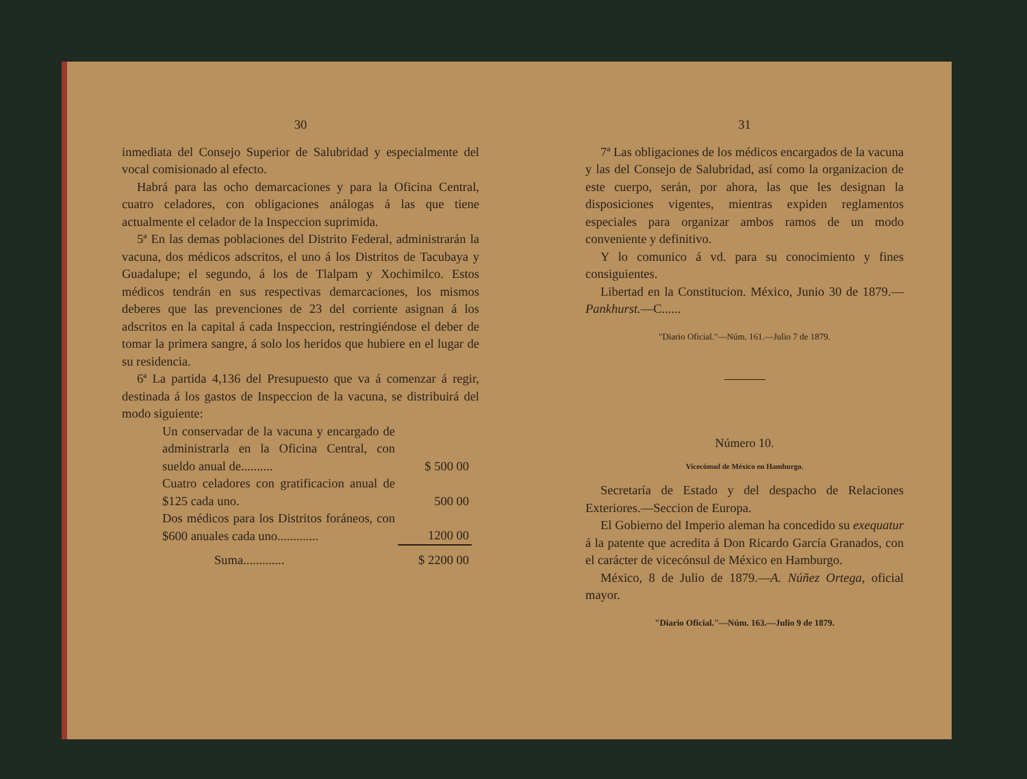30
inmediata del Consejo Superior de Salubridad y especialmente del vocal comisionado al efecto.
Habrá para las ocho demarcaciones y para la Oficina Central, cuatro celadores, con obligaciones análogas á las que tiene actualmente el celador de la Inspeccion suprimida.
5ª En las demas poblaciones del Distrito Federal, administrarán la vacuna, dos médicos adscritos, el uno á los Distritos de Tacubaya y Guadalupe; el segundo, á los de Tlalpam y Xochimilco. Estos médicos tendrán en sus respectivas demarcaciones, los mismos deberes que las prevenciones de 23 del corriente asignan á los adscritos en la capital á cada Inspeccion, restringiéndose el deber de tomar la primera sangre, á solo los heridos que hubiere en el lugar de su residencia.
6ª La partida 4,136 del Presupuesto que va á comenzar á regir, destinada á los gastos de Inspeccion de la vacuna, se distribuirá del modo siguiente:
| Un conservadar de la vacuna y encargado de administrarla en la Oficina Central, con sueldo anual de.......... | $ 500 00 |
| Cuatro celadores con gratificacion anual de $125 cada uno. | 500 00 |
| Dos médicos para los Distritos foráneos, con $600 anuales cada uno............. | 1200 00 |
| Suma............. | $ 2200 00 |
31
7ª Las obligaciones de los médicos encargados de la vacuna y las del Consejo de Salubridad, así como la organizacion de este cuerpo, serán, por ahora, las que les designan la disposiciones vigentes, mientras expiden reglamentos especiales para organizar ambos ramos de un modo conveniente y definitivo.
Y lo comunico á vd. para su conocimiento y fines consiguientes.
Libertad en la Constitucion. México, Junio 30 de 1879.—Pankhurst.—C......
"Diario Oficial."—Núm. 161.—Julio 7 de 1879.
Número 10.
Vicecónsul de México en Hamburgo.
Secretaría de Estado y del despacho de Relaciones Exteriores.—Seccion de Europa.
El Gobierno del Imperio aleman ha concedido su exequatur á la patente que acredita á Don Ricardo García Granados, con el carácter de vicecónsul de México en Hamburgo.
México, 8 de Julio de 1879.—A. Núñez Ortega, oficial mayor.
"Diario Oficial."—Núm. 163.—Julio 9 de 1879.